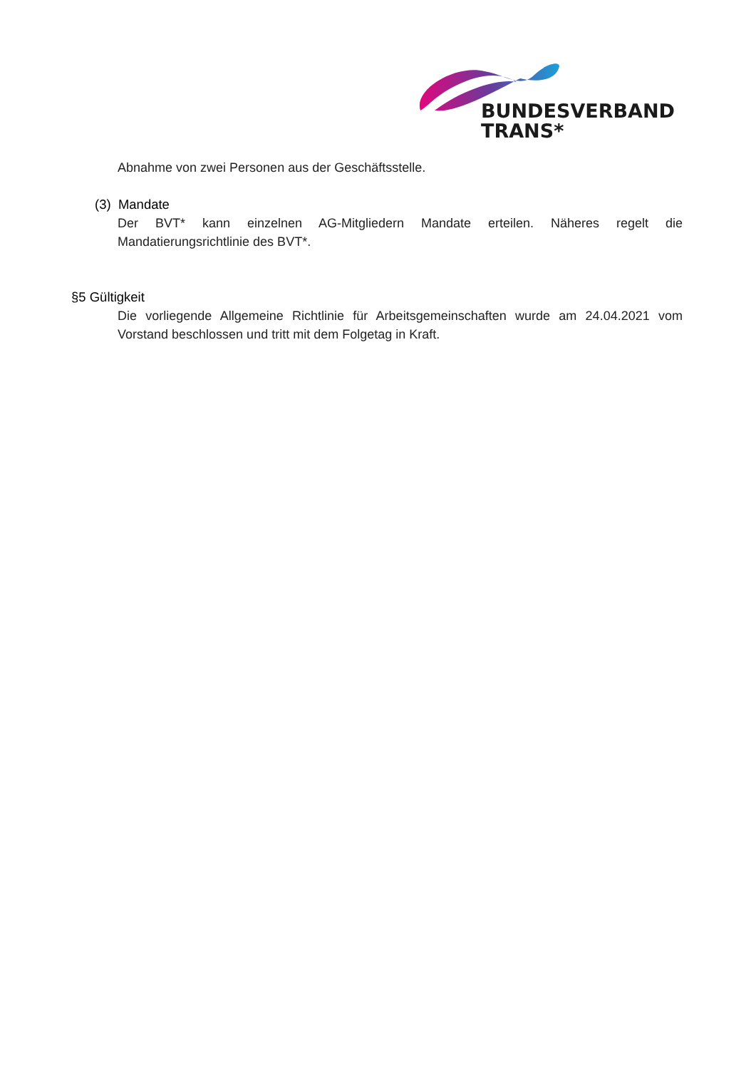BUNDESVERBAND
TRANS*
Abnahme von zwei Personen aus der Geschäftsstelle.
(3) Mandate
Der BVT* kann einzelnen AG-Mitgliedern Mandate erteilen. Näheres regelt die Mandatierungsrichtlinie des BVT*.
§5 Gültigkeit
Die vorliegende Allgemeine Richtlinie für Arbeitsgemeinschaften wurde am 24.04.2021 vom Vorstand beschlossen und tritt mit dem Folgetag in Kraft.